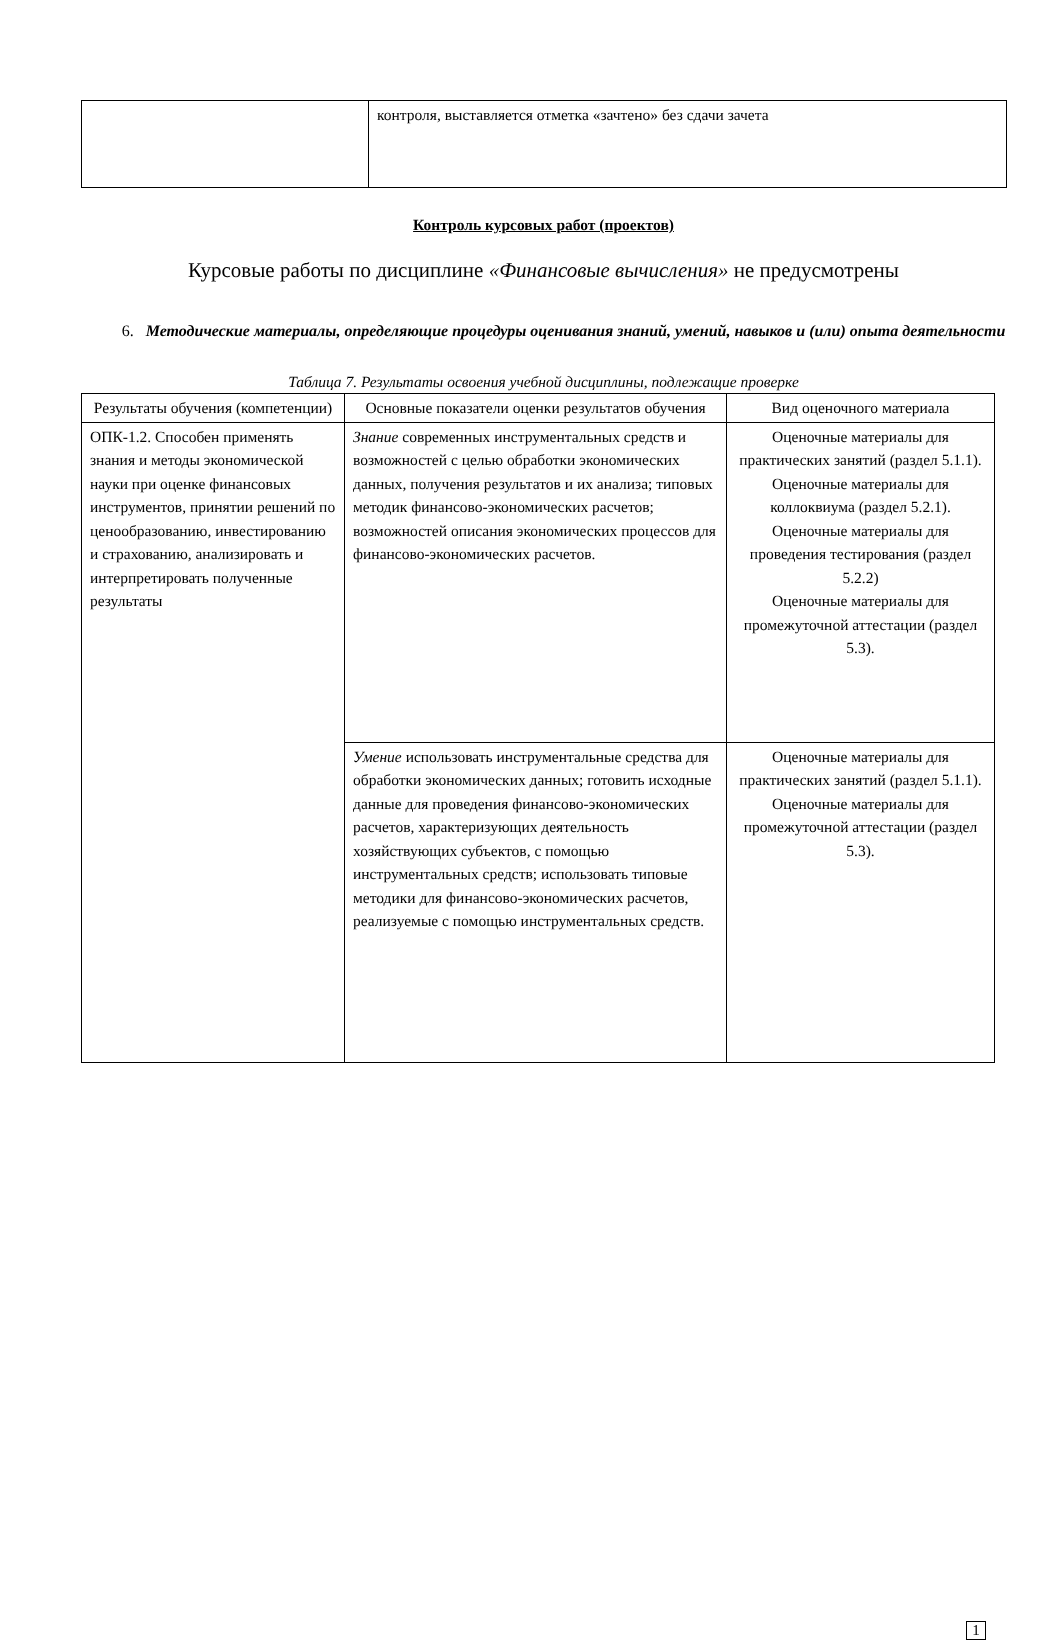| | контроля, выставляется отметка «зачтено» без сдачи зачета |
Контроль курсовых работ (проектов)
Курсовые работы по дисциплине «Финансовые вычисления» не предусмотрены
6. Методические материалы, определяющие процедуры оценивания знаний, умений, навыков и (или) опыта деятельности
Таблица 7. Результаты освоения учебной дисциплины, подлежащие проверке
| Результаты обучения (компетенции) | Основные показатели оценки результатов обучения | Вид оценочного материала |
| --- | --- | --- |
| ОПК-1.2. Способен применять знания и методы экономической науки при оценке финансовых инструментов, принятии решений по ценообразованию, инвестированию и страхованию, анализировать и интерпретировать полученные результаты | Знание современных инструментальных средств и возможностей с целью обработки экономических данных, получения результатов и их анализа; типовых методик финансово-экономических расчетов; возможностей описания экономических процессов для финансово-экономических расчетов. | Оценочные материалы для практических занятий (раздел 5.1.1). Оценочные материалы для коллоквиума (раздел 5.2.1). Оценочные материалы для проведения тестирования (раздел 5.2.2) Оценочные материалы для промежуточной аттестации (раздел 5.3). |
| | Умение использовать инструментальные средства для обработки экономических данных; готовить исходные данные для проведения финансово-экономических расчетов, характеризующих деятельность хозяйствующих субъектов, с помощью инструментальных средств; использовать типовые методики для финансово-экономических расчетов, реализуемые с помощью инструментальных средств. | Оценочные материалы для практических занятий (раздел 5.1.1). Оценочные материалы для промежуточной аттестации (раздел 5.3). |
1